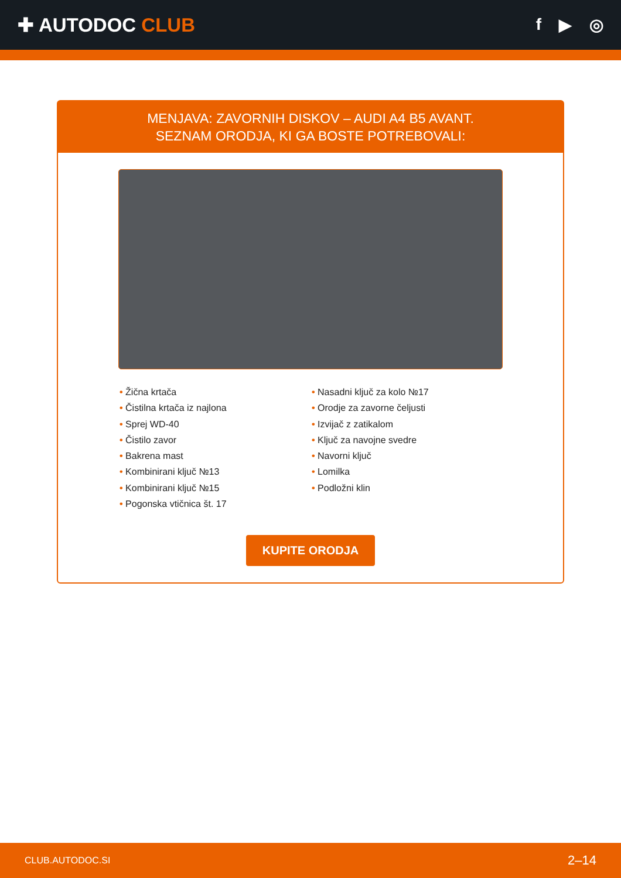✚ AUTODOC CLUB
f ▶ ◎
MENJAVA: ZAVORNIH DISKOV – AUDI A4 B5 AVANT.
SEZNAM ORODJA, KI GA BOSTE POTREBOVALI:
• Žična krtača
• Čistilna krtača iz najlona
• Sprej WD-40
• Čistilo zavor
• Bakrena mast
• Kombinirani ključ №13
• Kombinirani ključ №15
• Pogonska vtičnica št. 17
• Nasadni ključ za kolo №17
• Orodje za zavorne čeljusti
• Izvijač z zatikalom
• Ključ za navojne svedre
• Navorni ključ
• Lomilka
• Podložni klin
KUPITE ORODJA
CLUB.AUTODOC.SI 2–14